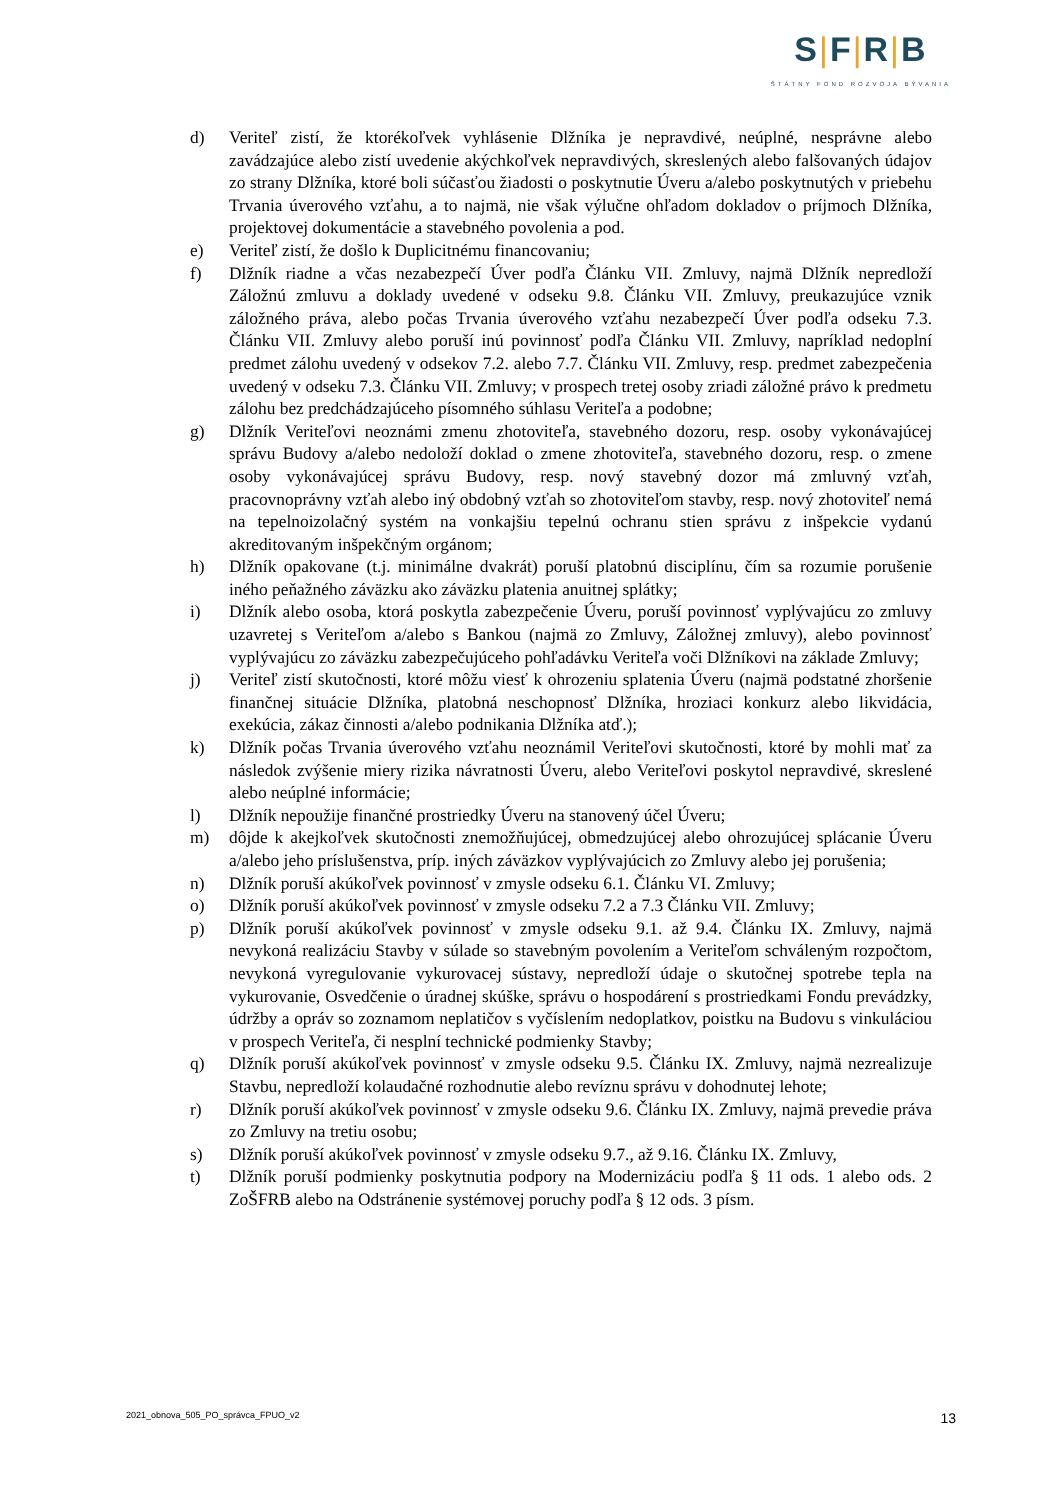S|F|R|B
ŠTÁTNY FOND ROZVOJA BÝVANIA
d) Veriteľ zistí, že ktorékoľvek vyhlásenie Dlžníka je nepravdivé, neúplné, nesprávne alebo zavádzajúce alebo zistí uvedenie akýchkoľvek nepravdivých, skreslených alebo falšovaných údajov zo strany Dlžníka, ktoré boli súčasťou žiadosti o poskytnutie Úveru a/alebo poskytnutých v priebehu Trvania úverového vzťahu, a to najmä, nie však výlučne ohľadom dokladov o príjmoch Dlžníka, projektovej dokumentácie a stavebného povolenia a pod.
e) Veriteľ zistí, že došlo k Duplicitnému financovaniu;
f) Dlžník riadne a včas nezabezpečí Úver podľa Článku VII. Zmluvy, najmä Dlžník nepredloží Záložnú zmluvu a doklady uvedené v odseku 9.8. Článku VII. Zmluvy, preukazujúce vznik záložného práva, alebo počas Trvania úverového vzťahu nezabezpečí Úver podľa odseku 7.3. Článku VII. Zmluvy alebo poruší inú povinnosť podľa Článku VII. Zmluvy, napríklad nedoplní predmet zálohu uvedený v odsekov 7.2. alebo 7.7. Článku VII. Zmluvy, resp. predmet zabezpečenia uvedený v odseku 7.3. Článku VII. Zmluvy; v prospech tretej osoby zriadi záložné právo k predmetu zálohu bez predchádzajúceho písomného súhlasu Veriteľa a podobne;
g) Dlžník Veriteľovi neoznámi zmenu zhotoviteľa, stavebného dozoru, resp. osoby vykonávajúcej správu Budovy a/alebo nedoloží doklad o zmene zhotoviteľa, stavebného dozoru, resp. o zmene osoby vykonávajúcej správu Budovy, resp. nový stavebný dozor má zmluvný vzťah, pracovnoprávny vzťah alebo iný obdobný vzťah so zhotoviteľom stavby, resp. nový zhotoviteľ nemá na tepelnoizolačný systém na vonkajšiu tepelnú ochranu stien správu z inšpekcie vydanú akreditovaným inšpekčným orgánom;
h) Dlžník opakovane (t.j. minimálne dvakrát) poruší platobnú disciplínu, čím sa rozumie porušenie iného peňažného záväzku ako záväzku platenia anuitnej splátky;
i) Dlžník alebo osoba, ktorá poskytla zabezpečenie Úveru, poruší povinnosť vyplývajúcu zo zmluvy uzavretej s Veriteľom a/alebo s Bankou (najmä zo Zmluvy, Záložnej zmluvy), alebo povinnosť vyplývajúcu zo záväzku zabezpečujúceho pohľadávku Veriteľa voči Dlžníkovi na základe Zmluvy;
j) Veriteľ zistí skutočnosti, ktoré môžu viesť k ohrozeniu splatenia Úveru (najmä podstatné zhoršenie finančnej situácie Dlžníka, platobná neschopnosť Dlžníka, hroziaci konkurz alebo likvidácia, exekúcia, zákaz činnosti a/alebo podnikania Dlžníka atď.);
k) Dlžník počas Trvania úverového vzťahu neoznámil Veriteľovi skutočnosti, ktoré by mohli mať za následok zvýšenie miery rizika návratnosti Úveru, alebo Veriteľovi poskytol nepravdivé, skreslené alebo neúplné informácie;
l) Dlžník nepoužije finančné prostriedky Úveru na stanovený účel Úveru;
m) dôjde k akejkoľvek skutočnosti znemožňujúcej, obmedzujúcej alebo ohrozujúcej splácanie Úveru a/alebo jeho príslušenstva, príp. iných záväzkov vyplývajúcich zo Zmluvy alebo jej porušenia;
n) Dlžník poruší akúkoľvek povinnosť v zmysle odseku 6.1. Článku VI. Zmluvy;
o) Dlžník poruší akúkoľvek povinnosť v zmysle odseku 7.2 a 7.3 Článku VII. Zmluvy;
p) Dlžník poruší akúkoľvek povinnosť v zmysle odseku 9.1. až 9.4. Článku IX. Zmluvy, najmä nevykoná realizáciu Stavby v súlade so stavebným povolením a Veriteľom schváleným rozpočtom, nevykoná vyregulovanie vykurovacej sústavy, nepredloží údaje o skutočnej spotrebe tepla na vykurovanie, Osvedčenie o úradnej skúške, správu o hospodárení s prostriedkami Fondu prevádzky, údržby a opráv so zoznamom neplatičov s vyčíslením nedoplatkov, poistku na Budovu s vinkuláciou v prospech Veriteľa, či nesplní technické podmienky Stavby;
q) Dlžník poruší akúkoľvek povinnosť v zmysle odseku 9.5. Článku IX. Zmluvy, najmä nezrealizuje Stavbu, nepredloží kolaudačné rozhodnutie alebo revíznu správu v dohodnutej lehote;
r) Dlžník poruší akúkoľvek povinnosť v zmysle odseku 9.6. Článku IX. Zmluvy, najmä prevedie práva zo Zmluvy na tretiu osobu;
s) Dlžník poruší akúkoľvek povinnosť v zmysle odseku 9.7., až 9.16. Článku IX. Zmluvy,
t) Dlžník poruší podmienky poskytnutia podpory na Modernizáciu podľa § 11 ods. 1 alebo ods. 2 ZoŠFRB alebo na Odstránenie systémovej poruchy podľa § 12 ods. 3 písm.
2021_obnova_505_PO_správca_FPUO_v2 13